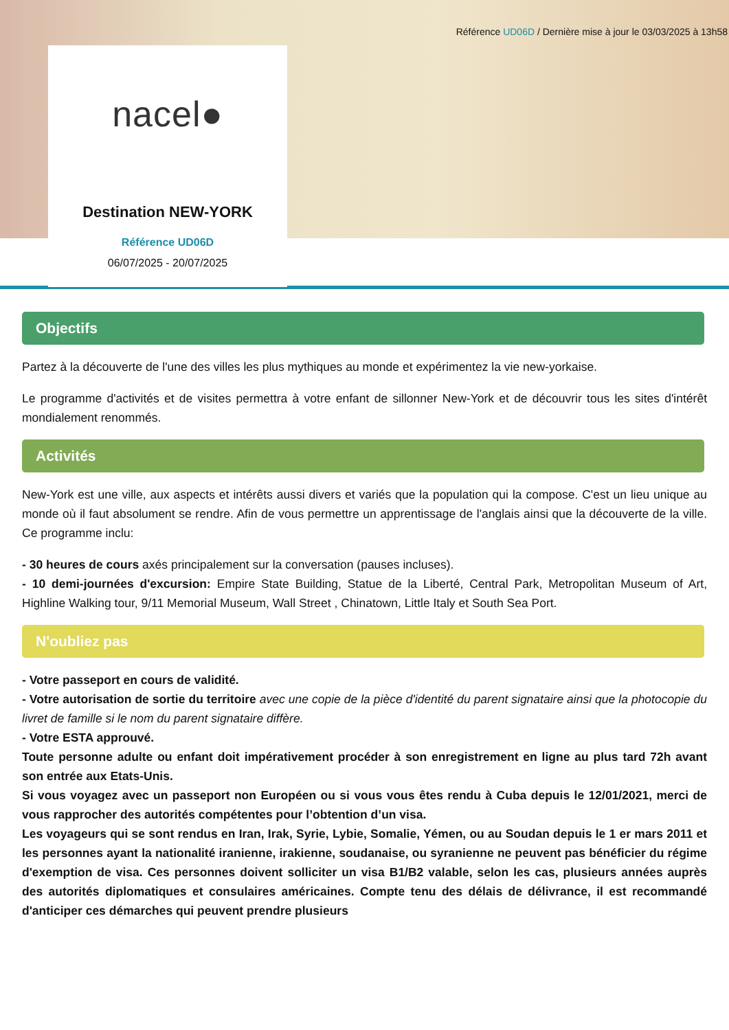Référence UD06D / Dernière mise à jour le 03/03/2025 à 13h58
nacel●
Destination NEW-YORK
Référence UD06D
06/07/2025 - 20/07/2025
Objectifs
Partez à la découverte de l'une des villes les plus mythiques au monde et expérimentez la vie new-yorkaise.
Le programme d'activités et de visites permettra à votre enfant de sillonner New-York et de découvrir tous les sites d'intérêt mondialement renommés.
Activités
New-York est une ville, aux aspects et intérêts aussi divers et variés que la population qui la compose. C'est un lieu unique au monde où il faut absolument se rendre. Afin de vous permettre un apprentissage de l'anglais ainsi que la découverte de la ville. Ce programme inclu:
- 30 heures de cours axés principalement sur la conversation (pauses incluses).
- 10 demi-journées d'excursion: Empire State Building, Statue de la Liberté, Central Park, Metropolitan Museum of Art, Highline Walking tour, 9/11 Memorial Museum, Wall Street , Chinatown, Little Italy et South Sea Port.
N'oubliez pas
- Votre passeport en cours de validité.
- Votre autorisation de sortie du territoire avec une copie de la pièce d'identité du parent signataire ainsi que la photocopie du livret de famille si le nom du parent signataire diffère.
- Votre ESTA approuvé.
Toute personne adulte ou enfant doit impérativement procéder à son enregistrement en ligne au plus tard 72h avant son entrée aux Etats-Unis.
Si vous voyagez avec un passeport non Européen ou si vous vous êtes rendu à Cuba depuis le 12/01/2021, merci de vous rapprocher des autorités compétentes pour l’obtention d’un visa.
Les voyageurs qui se sont rendus en Iran, Irak, Syrie, Lybie, Somalie, Yémen, ou au Soudan depuis le 1 er mars 2011 et les personnes ayant la nationalité iranienne, irakienne, soudanaise, ou syranienne ne peuvent pas bénéficier du régime d'exemption de visa. Ces personnes doivent solliciter un visa B1/B2 valable, selon les cas, plusieurs années auprès des autorités diplomatiques et consulaires américaines. Compte tenu des délais de délivrance, il est recommandé d'anticiper ces démarches qui peuvent prendre plusieurs